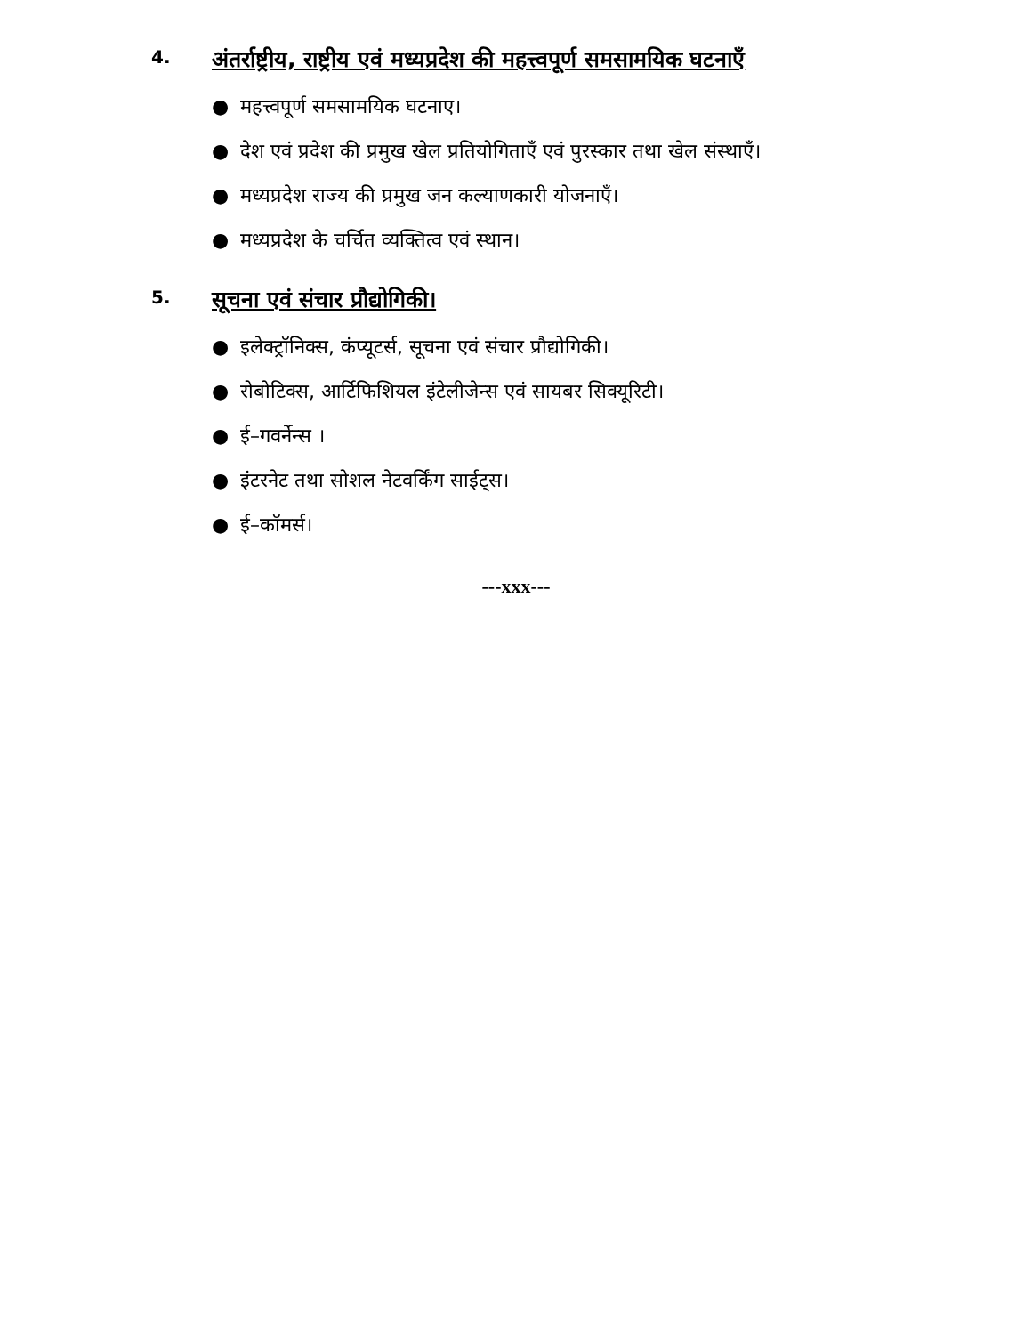4. अंतर्राष्ट्रीय, राष्ट्रीय एवं मध्यप्रदेश की महत्त्वपूर्ण समसामयिक घटनाएँ
● महत्त्वपूर्ण समसामयिक घटनाए।
● देश एवं प्रदेश की प्रमुख खेल प्रतियोगिताएँ एवं पुरस्कार तथा खेल संस्थाएँ।
● मध्यप्रदेश राज्य की प्रमुख जन कल्याणकारी योजनाएँ।
● मध्यप्रदेश के चर्चित व्यक्तित्व एवं स्थान।
5. सूचना एवं संचार प्रौद्योगिकी।
● इलेक्ट्रॉनिक्स, कंप्यूटर्स, सूचना एवं संचार प्रौद्योगिकी।
● रोबोटिक्स, आर्टिफिशियल इंटेलीजेन्स एवं सायबर सिक्यूरिटी।
● ई–गवर्नेन्स ।
● इंटरनेट तथा सोशल नेटवर्किंग साईट्स।
● ई–कॉमर्स।
---xxx---